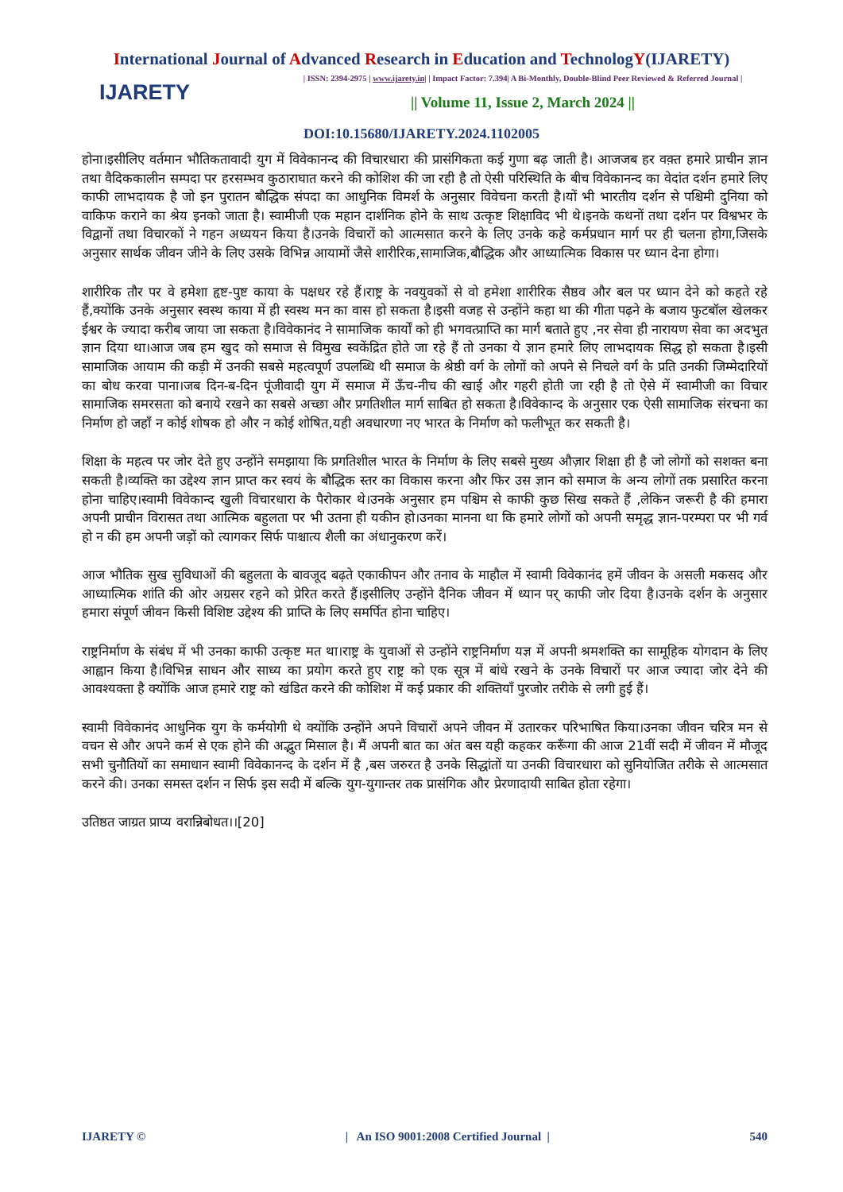International Journal of Advanced Research in Education and TechnologY(IJARETY)
IJARETY
| ISSN: 2394-2975 | www.ijarety.in| | Impact Factor: 7.394| A Bi-Monthly, Double-Blind Peer Reviewed & Referred Journal |
|| Volume 11, Issue 2, March 2024 ||
DOI:10.15680/IJARETY.2024.1102005
होना।इसीलिए वर्तमान भौतिकतावादी युग में विवेकानन्द की विचारधारा की प्रासंगिकता कई गुणा बढ़ जाती है। आजजब हर वक़्त हमारे प्राचीन ज्ञान तथा वैदिककालीन सम्पदा पर हरसम्भव कुठाराघात करने की कोशिश की जा रही है तो ऐसी परिस्थिति के बीच विवेकानन्द का वेदांत दर्शन हमारे लिए काफी लाभदायक है जो इन पुरातन बौद्धिक संपदा का आधुनिक विमर्श के अनुसार विवेचना करती है।यों भी भारतीय दर्शन से पश्चिमी दुनिया को वाकिफ कराने का श्रेय इनको जाता है। स्वामीजी एक महान दार्शनिक होने के साथ उत्कृष्ट शिक्षाविद भी थे।इनके कथनों तथा दर्शन पर विश्वभर के विद्वानों तथा विचारकों ने गहन अध्ययन किया है।उनके विचारों को आत्मसात करने के लिए उनके कहे कर्मप्रधान मार्ग पर ही चलना होगा,जिसके अनुसार सार्थक जीवन जीने के लिए उसके विभिन्न आयामों जैसे शारीरिक,सामाजिक,बौद्धिक और आध्यात्मिक विकास पर ध्यान देना होगा।
शारीरिक तौर पर वे हमेशा हृष्ट-पुष्ट काया के पक्षधर रहे हैं।राष्ट्र के नवयुवकों से वो हमेशा शारीरिक सैष्ठव और बल पर ध्यान देने को कहते रहे हैं,क्योंकि उनके अनुसार स्वस्थ काया में ही स्वस्थ मन का वास हो सकता है।इसी वजह से उन्होंने कहा था की गीता पढ़ने के बजाय फुटबॉल खेलकर ईश्वर के ज्यादा करीब जाया जा सकता है।विवेकानंद ने सामाजिक कार्यों को ही भगवत्प्राप्ति का मार्ग बताते हुए ,नर सेवा ही नारायण सेवा का अदभुत ज्ञान दिया था।आज जब हम खुद को समाज से विमुख स्वकेंद्रित होते जा रहे हैं तो उनका ये ज्ञान हमारे लिए लाभदायक सिद्ध हो सकता है।इसी सामाजिक आयाम की कड़ी में उनकी सबसे महत्वपूर्ण उपलब्धि थी समाज के श्रेष्ठी वर्ग के लोगों को अपने से निचले वर्ग के प्रति उनकी जिम्मेदारियों का बोध करवा पाना।जब दिन-ब-दिन पूंजीवादी युग में समाज में ऊँच-नीच की खाई और गहरी होती जा रही है तो ऐसे में स्वामीजी का विचार सामाजिक समरसता को बनाये रखने का सबसे अच्छा और प्रगतिशील मार्ग साबित हो सकता है।विवेकान्द के अनुसार एक ऐसी सामाजिक संरचना का निर्माण हो जहाँ न कोई शोषक हो और न कोई शोषित,यही अवधारणा नए भारत के निर्माण को फलीभूत कर सकती है।
शिक्षा के महत्व पर जोर देते हुए उन्होंने समझाया कि प्रगतिशील भारत के निर्माण के लिए सबसे मुख्य औज़ार शिक्षा ही है जो लोगों को सशक्त बना सकती है।व्यक्ति का उद्देश्य ज्ञान प्राप्त कर स्वयं के बौद्धिक स्तर का विकास करना और फिर उस ज्ञान को समाज के अन्य लोगों तक प्रसारित करना होना चाहिए।स्वामी विवेकान्द खुली विचारधारा के पैरोकार थे।उनके अनुसार हम पश्चिम से काफी कुछ सिख सकते हैं ,लेकिन जरूरी है की हमारा अपनी प्राचीन विरासत तथा आत्मिक बहुलता पर भी उतना ही यकीन हो।उनका मानना था कि हमारे लोगों को अपनी समृद्ध ज्ञान-परम्परा पर भी गर्व हो न की हम अपनी जड़ों को त्यागकर सिर्फ पाश्चात्य शैली का अंधानुकरण करें।
आज भौतिक सुख सुविधाओं की बहुलता के बावजूद बढ़ते एकाकीपन और तनाव के माहौल में स्वामी विवेकानंद हमें जीवन के असली मकसद और आध्यात्मिक शांति की ओर अग्रसर रहने को प्रेरित करते हैं।इसीलिए उन्होंने दैनिक जीवन में ध्यान पर् काफी जोर दिया है।उनके दर्शन के अनुसार हमारा संपूर्ण जीवन किसी विशिष्ट उद्देश्य की प्राप्ति के लिए समर्पित होना चाहिए।
राष्ट्रनिर्माण के संबंध में भी उनका काफी उत्कृष्ट मत था।राष्ट्र के युवाओं से उन्होंने राष्ट्रनिर्माण यज्ञ में अपनी श्रमशक्ति का सामूहिक योगदान के लिए आह्वान किया है।विभिन्न साधन और साध्य का प्रयोग करते हुए राष्ट्र को एक सूत्र में बांधे रखने के उनके विचारों पर आज ज्यादा जोर देने की आवश्यक्ता है क्योंकि आज हमारे राष्ट्र को खंडित करने की कोशिश में कई प्रकार की शक्तियाँ पुरजोर तरीके से लगी हुई हैं।
स्वामी विवेकानंद आधुनिक युग के कर्मयोगी थे क्योंकि उन्होंने अपने विचारों अपने जीवन में उतारकर परिभाषित किया।उनका जीवन चरित्र मन से वचन से और अपने कर्म से एक होने की अद्भुत मिसाल है। मैं अपनी बात का अंत बस यही कहकर करूँगा की आज 21वीं सदी में जीवन में मौजूद सभी चुनौतियों का समाधान स्वामी विवेकानन्द के दर्शन में है ,बस जरुरत है उनके सिद्धांतों या उनकी विचारधारा को सुनियोजित तरीके से आत्मसात करने की। उनका समस्त दर्शन न सिर्फ इस सदी में बल्कि युग-युगान्तर तक प्रासंगिक और प्रेरणादायी साबित होता रहेगा।
उतिष्ठत जाग्रत प्राप्य वरान्निबोधत।।[20]
IJARETY © | An ISO 9001:2008 Certified Journal | 540